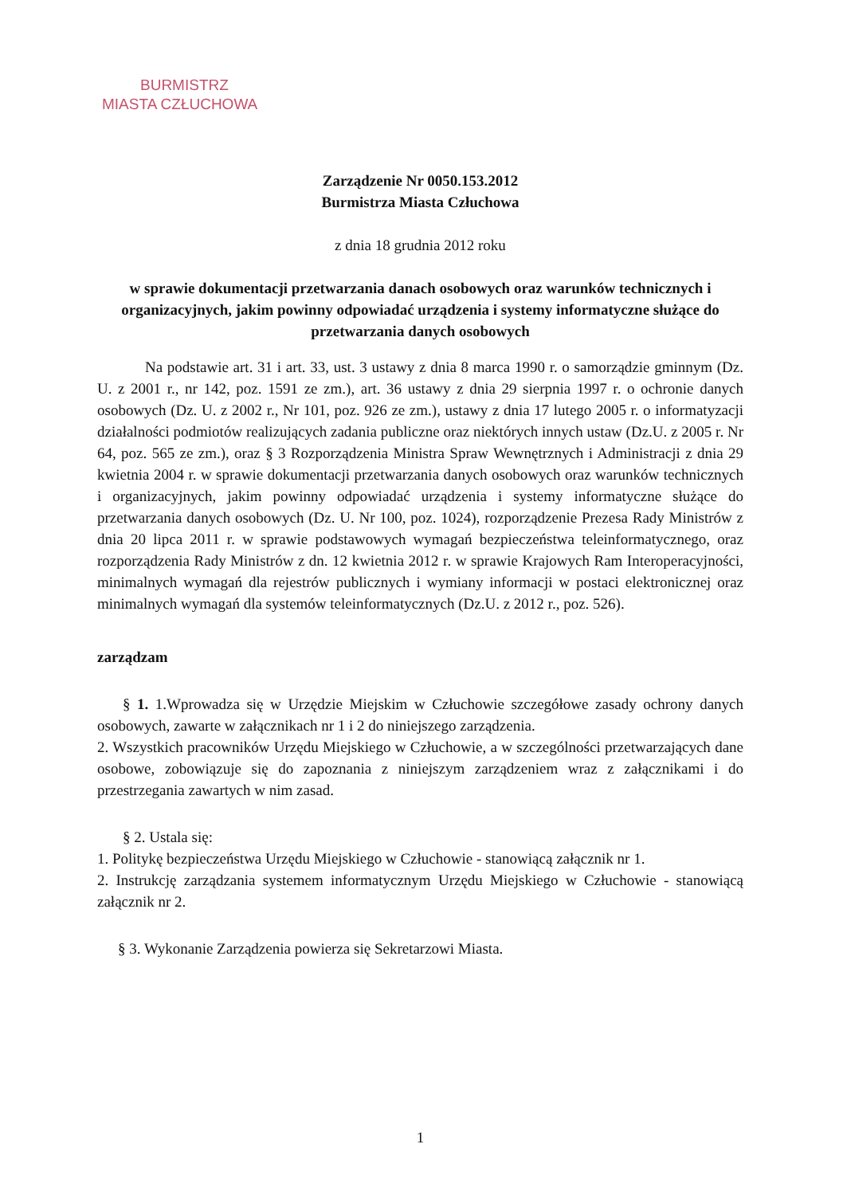BURMISTRZ
MIASTA CZŁUCHOWA
Zarządzenie Nr 0050.153.2012
Burmistrza Miasta Człuchowa
z dnia 18 grudnia 2012 roku
w sprawie dokumentacji przetwarzania danach osobowych oraz warunków technicznych i organizacyjnych, jakim powinny odpowiadać urządzenia i systemy informatyczne służące do przetwarzania danych osobowych
Na podstawie art. 31 i art. 33, ust. 3 ustawy z dnia 8 marca 1990 r. o samorządzie gminnym (Dz. U. z 2001 r., nr 142, poz. 1591 ze zm.), art. 36 ustawy z dnia 29 sierpnia 1997 r. o ochronie danych osobowych (Dz. U. z 2002 r., Nr 101, poz. 926 ze zm.), ustawy z dnia 17 lutego 2005 r. o informatyzacji działalności podmiotów realizujących zadania publiczne oraz niektórych innych ustaw (Dz.U. z 2005 r. Nr 64, poz. 565 ze zm.), oraz § 3 Rozporządzenia Ministra Spraw Wewnętrznych i Administracji z dnia 29 kwietnia 2004 r. w sprawie dokumentacji przetwarzania danych osobowych oraz warunków technicznych i organizacyjnych, jakim powinny odpowiadać urządzenia i systemy informatyczne służące do przetwarzania danych osobowych (Dz. U. Nr 100, poz. 1024), rozporządzenie Prezesa Rady Ministrów z dnia 20 lipca 2011 r. w sprawie podstawowych wymagań bezpieczeństwa teleinformatycznego, oraz rozporządzenia Rady Ministrów z dn. 12 kwietnia 2012 r. w sprawie Krajowych Ram Interoperacyjności, minimalnych wymagań dla rejestrów publicznych i wymiany informacji w postaci elektronicznej oraz minimalnych wymagań dla systemów teleinformatycznych (Dz.U. z 2012 r., poz. 526).
zarządzam
§ 1. 1.Wprowadza się w Urzędzie Miejskim w Człuchowie szczegółowe zasady ochrony danych osobowych, zawarte w załącznikach nr 1 i 2 do niniejszego zarządzenia.
2. Wszystkich pracowników Urzędu Miejskiego w Człuchowie, a w szczególności przetwarzających dane osobowe, zobowiązuje się do zapoznania z niniejszym zarządzeniem wraz z załącznikami i do przestrzegania zawartych w nim zasad.
§ 2. Ustala się:
1. Politykę bezpieczeństwa Urzędu Miejskiego w Człuchowie - stanowiącą załącznik nr 1.
2. Instrukcję zarządzania systemem informatycznym Urzędu Miejskiego w Człuchowie - stanowiącą załącznik nr 2.
§ 3. Wykonanie Zarządzenia powierza się Sekretarzowi Miasta.
1